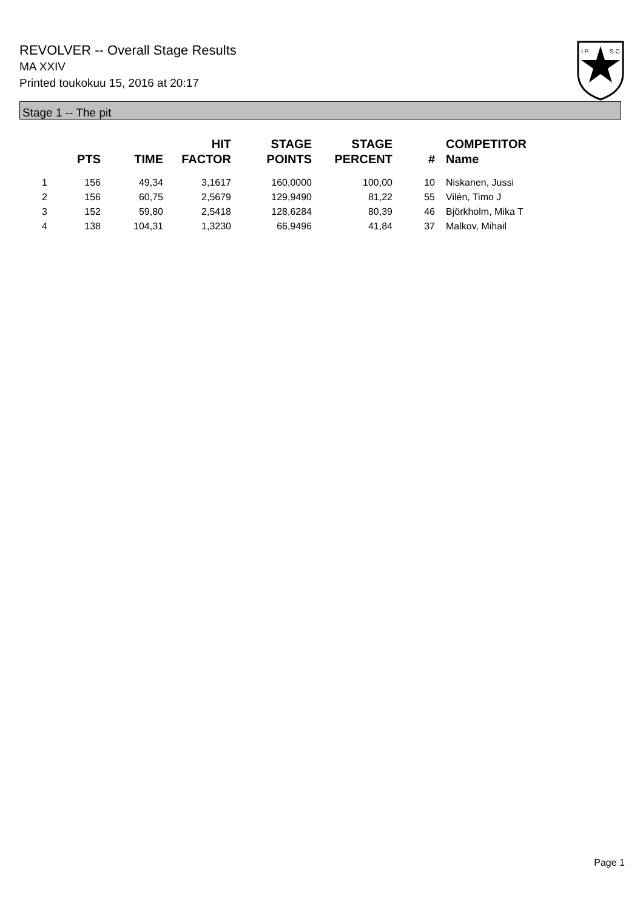REVOLVER -- Overall Stage Results
MA XXIV
Printed toukokuu 15, 2016 at 20:17
I.P.
S.C.
Stage 1 -- The pit
| | PTS | TIME | HIT FACTOR | STAGE POINTS | STAGE PERCENT | # | COMPETITOR Name |
| --- | --- | --- | --- | --- | --- | --- | --- |
| 1 | 156 | 49,34 | 3,1617 | 160,0000 | 100,00 | 10 | Niskanen, Jussi |
| 2 | 156 | 60,75 | 2,5679 | 129,9490 | 81,22 | 55 | Vilén, Timo J |
| 3 | 152 | 59,80 | 2,5418 | 128,6284 | 80,39 | 46 | Björkholm, Mika T |
| 4 | 138 | 104,31 | 1,3230 | 66,9496 | 41,84 | 37 | Malkov, Mihail |
Page 1